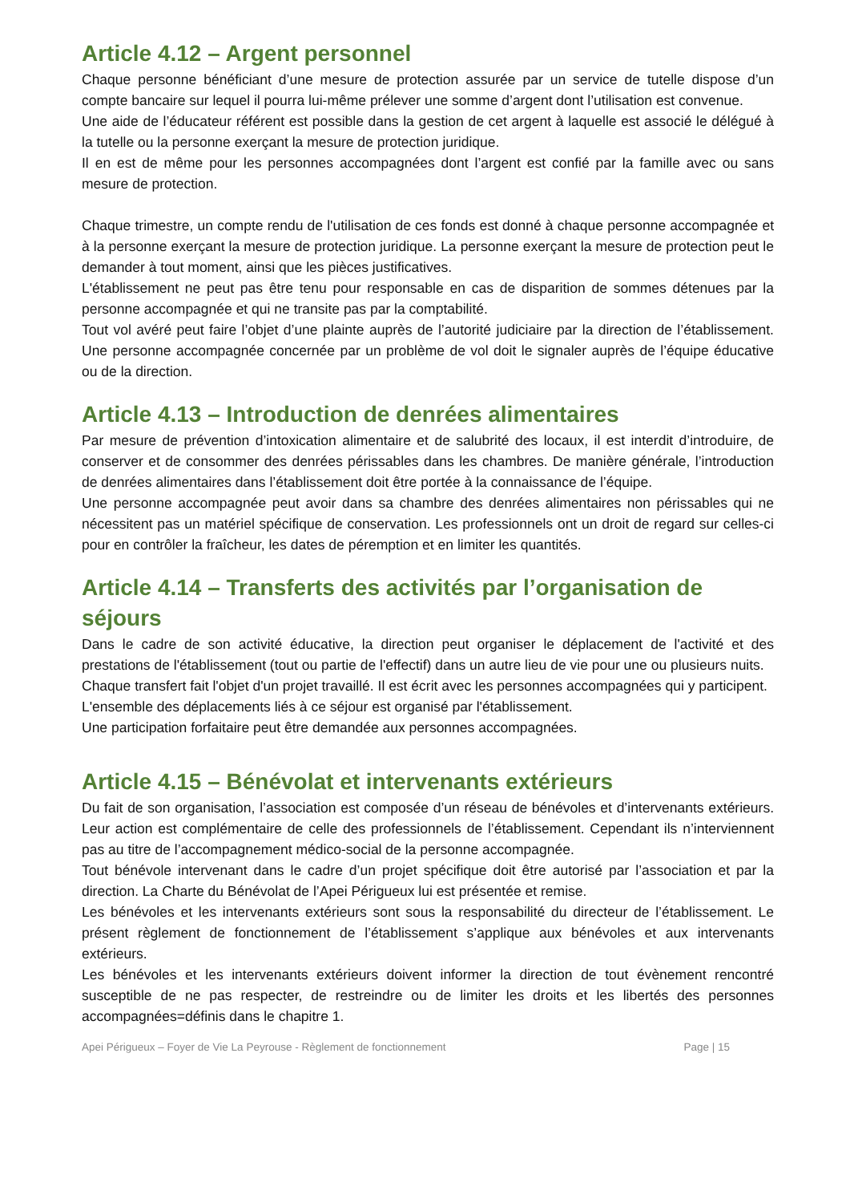Article 4.12 – Argent personnel
Chaque personne bénéficiant d’une mesure de protection assurée par un service de tutelle dispose d’un compte bancaire sur lequel il pourra lui-même prélever une somme d’argent dont l’utilisation est convenue.
Une aide de l’éducateur référent est possible dans la gestion de cet argent à laquelle est associé le délégué à la tutelle ou la personne exerçant la mesure de protection juridique.
Il en est de même pour les personnes accompagnées dont l’argent est confié par la famille avec ou sans mesure de protection.
Chaque trimestre, un compte rendu de l'utilisation de ces fonds est donné à chaque personne accompagnée et à la personne exerçant la mesure de protection juridique. La personne exerçant la mesure de protection peut le demander à tout moment, ainsi que les pièces justificatives.
L'établissement ne peut pas être tenu pour responsable en cas de disparition de sommes détenues par la personne accompagnée et qui ne transite pas par la comptabilité.
Tout vol avéré peut faire l’objet d’une plainte auprès de l’autorité judiciaire par la direction de l’établissement. Une personne accompagnée concernée par un problème de vol doit le signaler auprès de l’équipe éducative ou de la direction.
Article 4.13 – Introduction de denrées alimentaires
Par mesure de prévention d’intoxication alimentaire et de salubrité des locaux, il est interdit d’introduire, de conserver et de consommer des denrées périssables dans les chambres. De manière générale, l’introduction de denrées alimentaires dans l’établissement doit être portée à la connaissance de l’équipe.
Une personne accompagnée peut avoir dans sa chambre des denrées alimentaires non périssables qui ne nécessitent pas un matériel spécifique de conservation. Les professionnels ont un droit de regard sur celles-ci pour en contrôler la fraîcheur, les dates de péremption et en limiter les quantités.
Article 4.14 – Transferts des activités par l’organisation de séjours
Dans le cadre de son activité éducative, la direction peut organiser le déplacement de l'activité et des prestations de l'établissement (tout ou partie de l'effectif) dans un autre lieu de vie pour une ou plusieurs nuits.
Chaque transfert fait l'objet d'un projet travaillé. Il est écrit avec les personnes accompagnées qui y participent.
L'ensemble des déplacements liés à ce séjour est organisé par l'établissement.
Une participation forfaitaire peut être demandée aux personnes accompagnées.
Article 4.15 – Bénévolat et intervenants extérieurs
Du fait de son organisation, l’association est composée d’un réseau de bénévoles et d’intervenants extérieurs. Leur action est complémentaire de celle des professionnels de l’établissement. Cependant ils n’interviennent pas au titre de l’accompagnement médico-social de la personne accompagnée.
Tout bénévole intervenant dans le cadre d’un projet spécifique doit être autorisé par l’association et par la direction. La Charte du Bénévolat de l’Apei Périgueux lui est présentée et remise.
Les bénévoles et les intervenants extérieurs sont sous la responsabilité du directeur de l’établissement. Le présent règlement de fonctionnement de l’établissement s’applique aux bénévoles et aux intervenants extérieurs.
Les bénévoles et les intervenants extérieurs doivent informer la direction de tout évènement rencontré susceptible de ne pas respecter, de restreindre ou de limiter les droits et les libertés des personnes accompagnées=définis dans le chapitre 1.
Apei Périgueux – Foyer de Vie La Peyrouse - Règlement de fonctionnement Page | 15